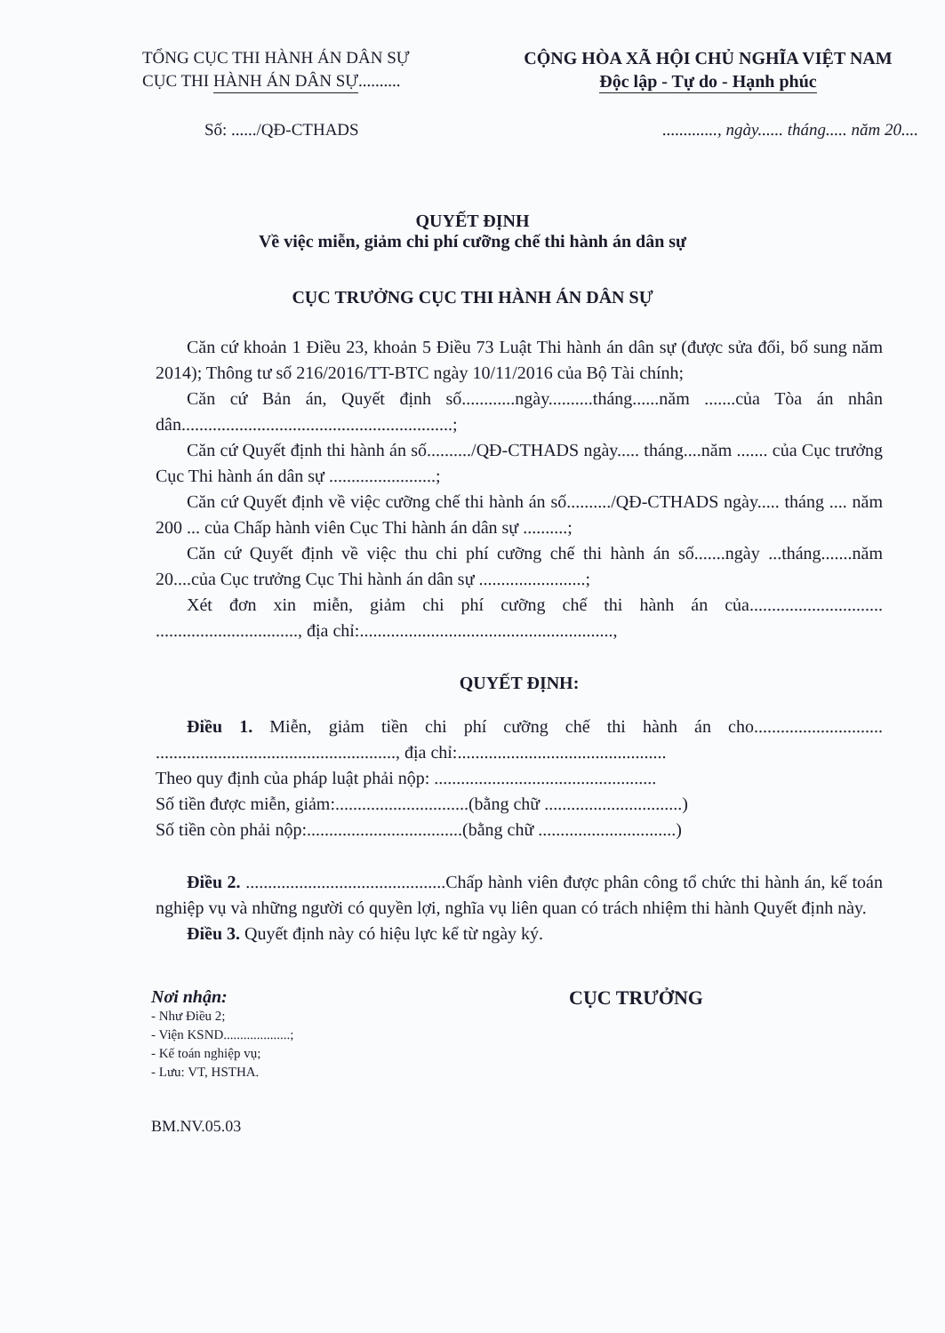TỔNG CỤC THI HÀNH ÁN DÂN SỰ
CỤC THI HÀNH ÁN DÂN SỰ..........
CỘNG HÒA XÃ HỘI CHỦ NGHĨA VIỆT NAM
Độc lập - Tự do - Hạnh phúc
Số: ....../QĐ-CTHADS............., ngày...... tháng..... năm 20....
QUYẾT ĐỊNH
Về việc miễn, giảm chi phí cưỡng chế thi hành án dân sự
CỤC TRƯỞNG CỤC THI HÀNH ÁN DÂN SỰ
Căn cứ khoản 1 Điều 23, khoản 5 Điều 73 Luật Thi hành án dân sự (được sửa đổi, bổ sung năm 2014); Thông tư số 216/2016/TT-BTC ngày 10/11/2016 của Bộ Tài chính;
Căn cứ Bản án, Quyết định số............ngày..........tháng......năm .......của Tòa án nhân dân.............................................................;
Căn cứ Quyết định thi hành án số........../QĐ-CTHADS ngày..... tháng....năm ....... của Cục trưởng Cục Thi hành án dân sự ........................;
Căn cứ Quyết định về việc cưỡng chế thi hành án số........../QĐ-CTHADS ngày..... tháng .... năm 200 ... của Chấp hành viên Cục Thi hành án dân sự ..........;
Căn cứ Quyết định về việc thu chi phí cưỡng chế thi hành án số.......ngày ...tháng.......năm 20....của Cục trưởng Cục Thi hành án dân sự ........................;
Xét đơn xin miễn, giảm chi phí cưỡng chế thi hành án của.............................. ................................, địa chỉ:.........................................................,
QUYẾT ĐỊNH:
Điều 1. Miễn, giảm tiền chi phí cưỡng chế thi hành án cho............................. ......................................................, địa chỉ:...............................................
Theo quy định của pháp luật phải nộp: ..................................................
Số tiền được miễn, giảm:..............................(bằng chữ ...............................)
Số tiền còn phải nộp:...................................(bằng chữ ...............................)
Điều 2. .............................................Chấp hành viên được phân công tổ chức thi hành án, kế toán nghiệp vụ và những người có quyền lợi, nghĩa vụ liên quan có trách nhiệm thi hành Quyết định này.
Điều 3. Quyết định này có hiệu lực kể từ ngày ký.
Nơi nhận:
- Như Điều 2;
- Viện KSND....................;
- Kế toán nghiệp vụ;
- Lưu: VT, HSTHA.
BM.NV.05.03
CỤC TRƯỞNG